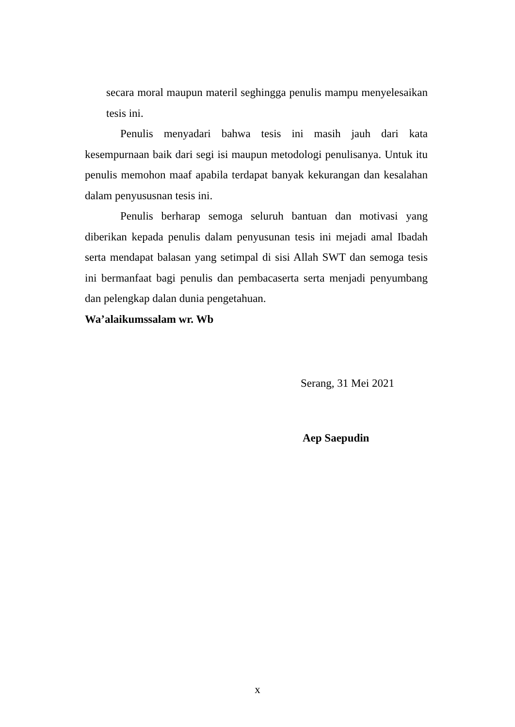secara moral maupun materil seghingga penulis mampu menyelesaikan tesis ini.
Penulis menyadari bahwa tesis ini masih jauh dari kata kesempurnaan baik dari segi isi maupun metodologi penulisanya. Untuk itu penulis memohon maaf apabila terdapat banyak kekurangan dan kesalahan dalam penyususnan tesis ini.
Penulis berharap semoga seluruh bantuan dan motivasi yang diberikan kepada penulis dalam penyusunan tesis ini mejadi amal Ibadah serta mendapat balasan yang setimpal di sisi Allah SWT dan semoga tesis ini bermanfaat bagi penulis dan pembacaserta serta menjadi penyumbang dan pelengkap dalan dunia pengetahuan.
Wa’alaikumssalam wr. Wb
Serang, 31 Mei 2021
Aep Saepudin
x